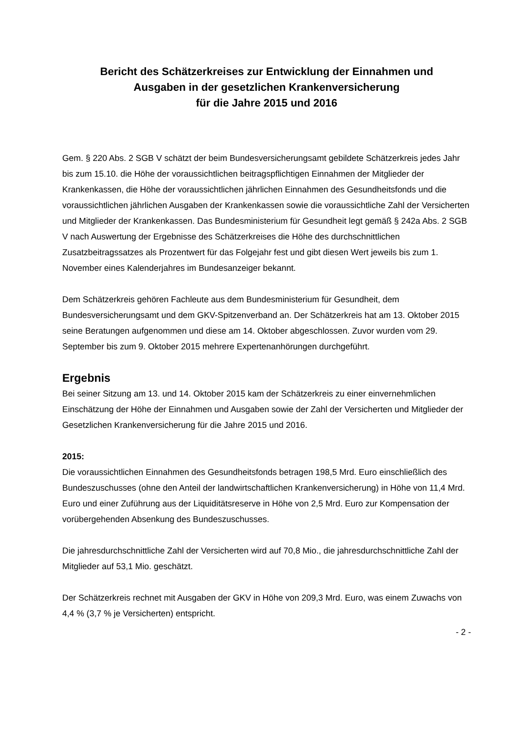Bericht des Schätzerkreises zur Entwicklung der Einnahmen und
Ausgaben in der gesetzlichen Krankenversicherung
für die Jahre 2015 und 2016
Gem. § 220 Abs. 2 SGB V schätzt der beim Bundesversicherungsamt gebildete Schätzerkreis jedes Jahr bis zum 15.10. die Höhe der voraussichtlichen beitragspflichtigen Einnahmen der Mitglieder der Krankenkassen, die Höhe der voraussichtlichen jährlichen Einnahmen des Gesundheitsfonds und die voraussichtlichen jährlichen Ausgaben der Krankenkassen sowie die voraussichtliche Zahl der Versicherten und Mitglieder der Krankenkassen. Das Bundesministerium für Gesundheit legt gemäß § 242a Abs. 2 SGB V nach Auswertung der Ergebnisse des Schätzerkreises die Höhe des durchschnittlichen Zusatzbeitragssatzes als Prozentwert für das Folgejahr fest und gibt diesen Wert jeweils bis zum 1. November eines Kalenderjahres im Bundesanzeiger bekannt.
Dem Schätzerkreis gehören Fachleute aus dem Bundesministerium für Gesundheit, dem Bundesversicherungsamt und dem GKV-Spitzenverband an. Der Schätzerkreis hat am 13. Oktober 2015 seine Beratungen aufgenommen und diese am 14. Oktober abgeschlossen. Zuvor wurden vom 29. September bis zum 9. Oktober 2015 mehrere Expertenanhörungen durchgeführt.
Ergebnis
Bei seiner Sitzung am 13. und 14. Oktober 2015 kam der Schätzerkreis zu einer einvernehmlichen Einschätzung der Höhe der Einnahmen und Ausgaben sowie der Zahl der Versicherten und Mitglieder der Gesetzlichen Krankenversicherung für die Jahre 2015 und 2016.
2015:
Die voraussichtlichen Einnahmen des Gesundheitsfonds betragen 198,5 Mrd. Euro einschließlich des Bundeszuschusses (ohne den Anteil der landwirtschaftlichen Krankenversicherung) in Höhe von 11,4 Mrd. Euro und einer Zuführung aus der Liquiditätsreserve in Höhe von 2,5 Mrd. Euro zur Kompensation der vorübergehenden Absenkung des Bundeszuschusses.
Die jahresdurchschnittliche Zahl der Versicherten wird auf 70,8 Mio., die jahresdurchschnittliche Zahl der Mitglieder auf 53,1 Mio. geschätzt.
Der Schätzerkreis rechnet mit Ausgaben der GKV in Höhe von 209,3 Mrd. Euro, was einem Zuwachs von 4,4 % (3,7 % je Versicherten) entspricht.
- 2 -